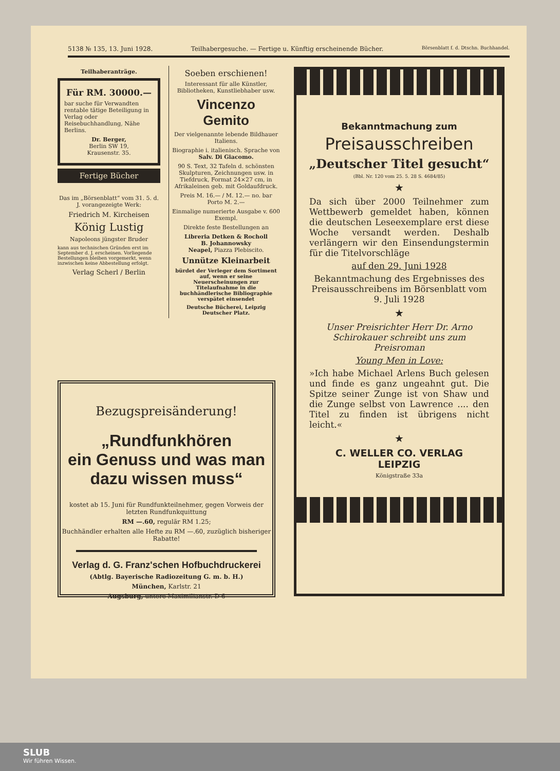5138 № 135, 13. Juni 1928. Teilhabergesuche. — Fertige u. Künftig erscheinende Bücher. Börsenblatt f. d. Dtschn. Buchhandel.
Teilhaberanträge.
Für RM. 30000.—
bar suche für Verwandten rentable tätige Beteiligung in Verlag oder Reisebuchhandlung, Nähe Berlins.
Dr. Berger,
Berlin SW 19,
Krausenstr. 35.
Fertige Bücher
Das im „Börsenblatt“ vom 31. 5. d. J. vorangezeigte Werk:
Friedrich M. Kircheisen
König Lustig
Napoleons jüngster Bruder
kann aus technischen Gründen erst im September d. J. erscheinen. Vorliegende Bestellungen bleiben vorgemerkt, wenn inzwischen keine Abbestellung erfolgt.
Verlag Scherl / Berlin
Soeben erschienen!
Interessant für alle Künstler, Bibliotheken, Kunstliebhaber usw.
Vincenzo Gemito
Der vielgenannte lebende Bildhauer Italiens.
Biographie i. italienisch. Sprache von Salv. Di Giacomo.
90 S. Text, 32 Tafeln d. schönsten Skulpturen, Zeichnungen usw. in Tiefdruck, Format 24×27 cm, in Afrikaleinen geb. mit Goldaufdruck.
Preis M. 16.— / M. 12.— no. bar Porto M. 2.—
Einmalige numerierte Ausgabe v. 600 Exempl.
Direkte feste Bestellungen an
Libreria Detken & Rocholl
B. Johannowsky
Neapel, Piazza Plebiscito.
Unnütze Kleinarbeit
bürdet der Verleger dem Sortiment auf, wenn er seine Neuerscheinungen zur Titelaufnahme in die buchhändlerische Bibliographie verspätet einsendet
Deutsche Bücherei, Leipzig
Deutscher Platz.
Bekanntmachung zum
Preisausschreiben
„Deutscher Titel gesucht“
(Bbl. Nr. 120 vom 25. 5. 28 S. 4684/85)
★
Da sich über 2000 Teilnehmer zum Wettbewerb gemeldet haben, können die deutschen Leseexemplare erst diese Woche versandt werden. Deshalb verlängern wir den Einsendungstermin für die Titelvorschläge
auf den 29. Juni 1928
Bekanntmachung des Ergebnisses des Preisausschreibens im Börsenblatt vom 9. Juli 1928
★
Unser Preisrichter Herr Dr. Arno Schirokauer schreibt uns zum Preisroman
Young Men in Love:
»Ich habe Michael Arlens Buch gelesen und finde es ganz ungeahnt gut. Die Spitze seiner Zunge ist von Shaw und die Zunge selbst von Lawrence .... den Titel zu finden ist übrigens nicht leicht.«
★
C. WELLER CO. VERLAG
LEIPZIG
Königstraße 33a
Bezugspreisänderung!
„Rundfunkhören
ein Genuss und was man
dazu wissen muss“
kostet ab 15. Juni für Rundfunkteilnehmer, gegen Vorweis der letzten Rundfunkquittung
RM —.60, regulär RM 1.25;
Buchhändler erhalten alle Hefte zu RM —.60, zuzüglich bisheriger Rabatte!
Verlag d. G. Franz'schen Hofbuchdruckerei
(Abtlg. Bayerische Radiozeitung G. m. b. H.)
München, Karlstr. 21
Augsburg, untere Maximilianstr. D 6
SLUB
Wir führen Wissen.